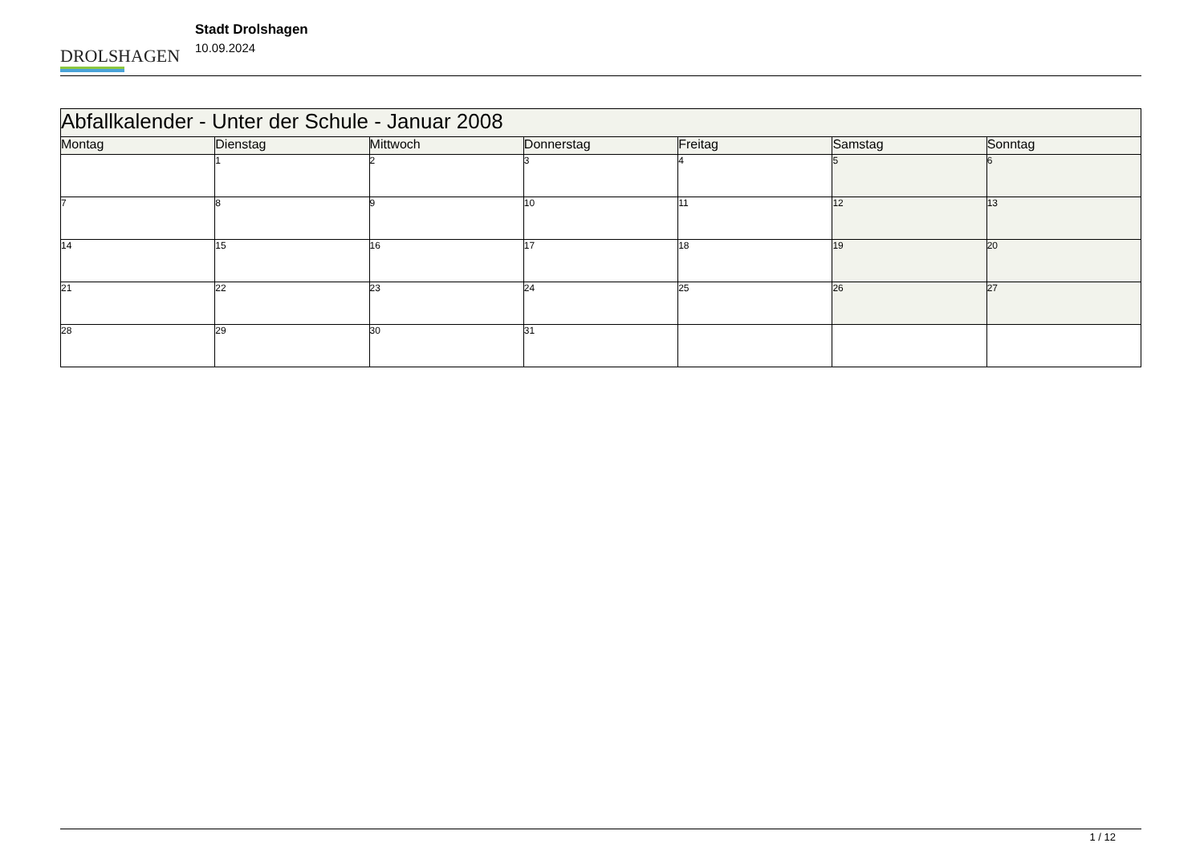DROLSHAGEN
Stadt Drolshagen
10.09.2024
| Abfallkalender - Unter der Schule - Januar 2008 | | | | | | |
| Montag | Dienstag | Mittwoch | Donnerstag | Freitag | Samstag | Sonntag |
| | 1 | 2 | 3 | 4 | 5 | 6 |
| 7 | 8 | 9 | 10 | 11 | 12 | 13 |
| 14 | 15 | 16 | 17 | 18 | 19 | 20 |
| 21 | 22 | 23 | 24 | 25 | 26 | 27 |
| 28 | 29 | 30 | 31 | | | |
1 / 12